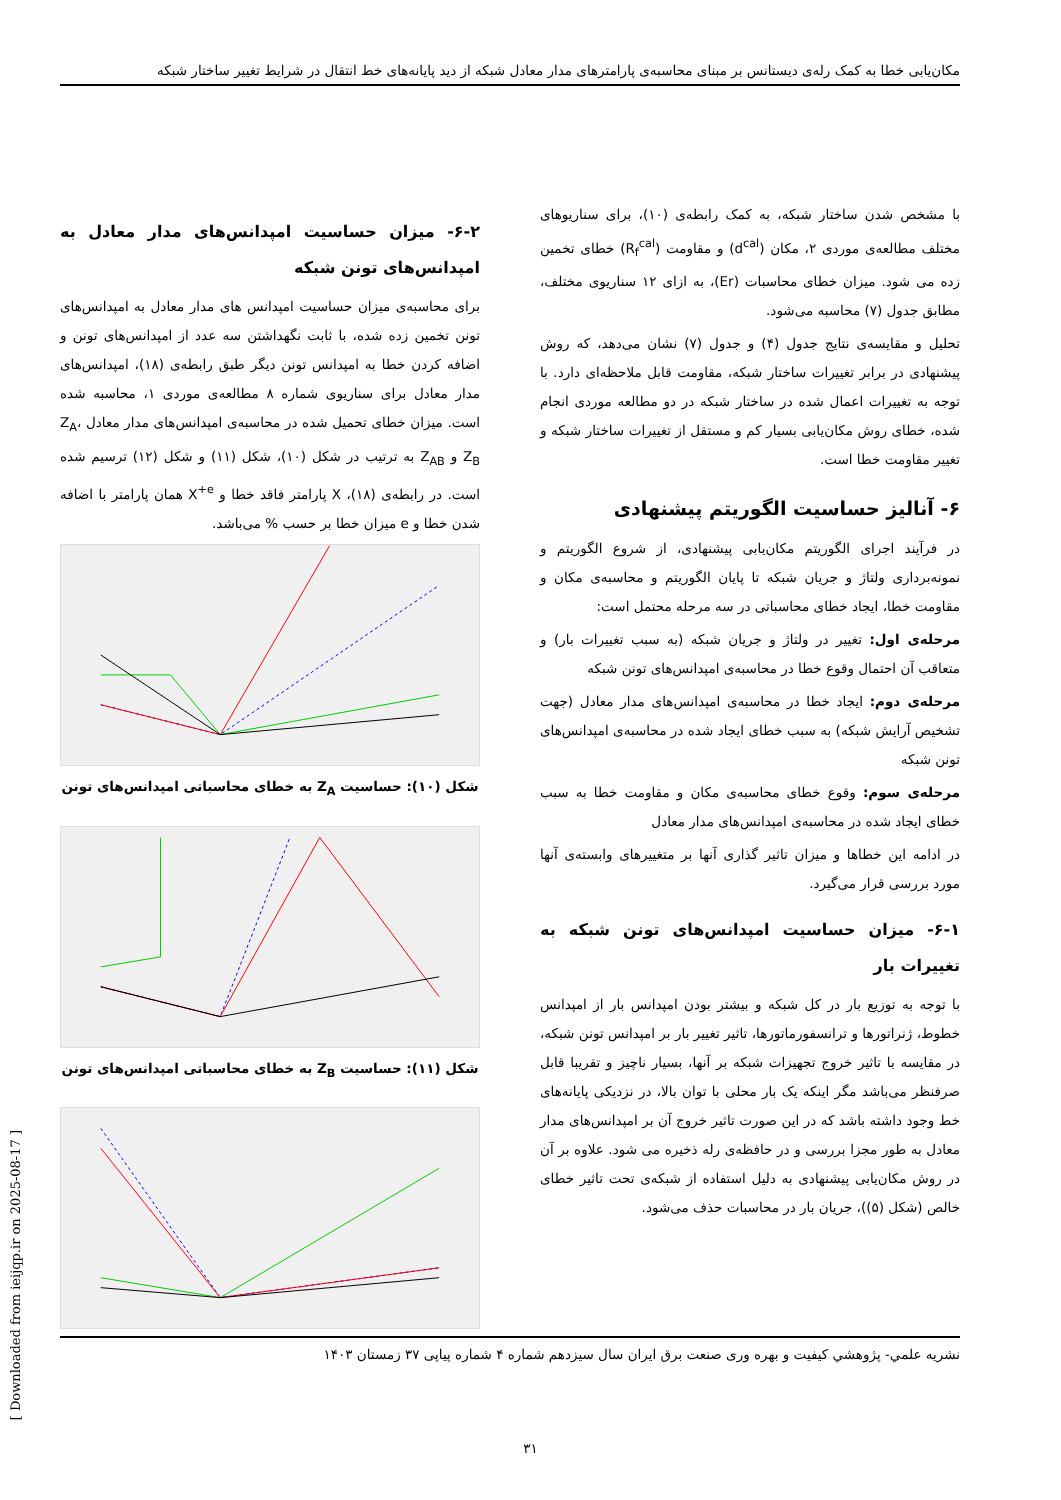مکان‌یابی خطا به کمک رله‌ی دیستانس بر مبنای محاسبه‌ی پارامترهای مدار معادل شبکه از دید پایانه‌های خط انتقال در شرایط تغییر ساختار شبکه
با مشخص شدن ساختار شبکه، به کمک رابطه‌ی (۱۰)، برای سناریوهای مختلف مطالعه‌ی موردی ۲، مکان (d<sup>cal</sup>) و مقاومت (R<sub>f</sub><sup>cal</sup>) خطای تخمین زده می شود. میزان خطای محاسبات (Er)، به ازای ۱۲ سناریوی مختلف، مطابق جدول (۷) محاسبه می‌شود.
تحلیل و مقایسه‌ی نتایج جدول (۴) و جدول (۷) نشان می‌دهد، که روش پیشنهادی در برابر تغییرات ساختار شبکه، مقاومت قابل ملاحظه‌ای دارد. با توجه به تغییرات اعمال شده در ساختار شبکه در دو مطالعه موردی انجام شده، خطای روش مکان‌یابی بسیار کم و مستقل از تغییرات ساختار شبکه و تغییر مقاومت خطا است.
۶- آنالیز حساسیت الگوریتم پیشنهادی
در فرآیند اجرای الگوریتم مکان‌یابی پیشنهادی، از شروع الگوریتم و نمونه‌برداری ولتاژ و جریان شبکه تا پایان الگوریتم و محاسبه‌ی مکان و مقاومت خطا، ایجاد خطای محاسباتی در سه مرحله محتمل است:
مرحله‌ی اول: تغییر در ولتاژ و جریان شبکه (به سبب تغییرات بار) و متعاقب آن احتمال وقوع خطا در محاسبه‌ی امپدانس‌های تونن شبکه
مرحله‌ی دوم: ایجاد خطا در محاسبه‌ی امپدانس‌های مدار معادل (جهت تشخیص آرایش شبکه) به سبب خطای ایجاد شده در محاسبه‌ی امپدانس‌های تونن شبکه
مرحله‌ی سوم: وقوع خطای محاسبه‌ی مکان و مقاومت خطا به سبب خطای ایجاد شده در محاسبه‌ی امپدانس‌های مدار معادل
در ادامه این خطاها و میزان تاثیر گذاری آنها بر متغییرهای وابسته‌ی آنها مورد بررسی قرار می‌گیرد.
۶-۱- میزان حساسیت امپدانس‌های تونن شبکه به تغییرات بار
با توجه به توزیع بار در کل شبکه و بیشتر بودن امپدانس بار از امپدانس خطوط، ژنراتورها و ترانسفورماتورها، تاثیر تغییر بار بر امپدانس تونن شبکه، در مقایسه با تاثیر خروج تجهیزات شبکه بر آنها، بسیار ناچیز و تقریبا قابل صرفنظر می‌باشد مگر اینکه یک بار محلی با توان بالا، در نزدیکی پایانه‌های خط وجود داشته باشد که در این صورت تاثیر خروج آن بر امپدانس‌های مدار معادل به طور مجزا بررسی و در حافظه‌ی رله ذخیره می شود. علاوه بر آن در روش مکان‌یابی پیشنهادی به دلیل استفاده از شبکه‌ی تحت تاثیر خطای خالص (شکل (۵))، جریان بار در محاسبات حذف می‌شود.
۶-۲- میزان حساسیت امپدانس‌های مدار معادل به امپدانس‌های تونن شبکه
برای محاسبه‌ی میزان حساسیت امپدانس های مدار معادل به امپدانس‌های تونن تخمین زده شده، با ثابت نگهداشتن سه عدد از امپدانس‌های تونن و اضافه کردن خطا به امپدانس تونن دیگر طبق رابطه‌ی (۱۸)، امپدانس‌های مدار معادل برای سناریوی شماره ۸ مطالعه‌ی موردی ۱، محاسبه شده است. میزان خطای تحمیل شده در محاسبه‌ی امپدانس‌های مدار معادل Z<sub>A</sub>، Z<sub>B</sub> و Z<sub>AB</sub> به ترتیب در شکل (۱۰)، شکل (۱۱) و شکل (۱۲) ترسیم شده است. در رابطه‌ی (۱۸)، X پارامتر فاقد خطا و X<sup>+e</sup> همان پارامتر با اضافه شدن خطا و e میزان خطا بر حسب % می‌باشد.
شکل (۱۰): حساسیت Z<sub>A</sub> به خطای محاسباتی امپدانس‌های تونن
شکل (۱۱): حساسیت Z<sub>B</sub> به خطای محاسباتی امپدانس‌های تونن
نشریه علمي- پژوهشي كيفيت و بهره وری صنعت برق ايران سال سیزدهم شماره ۴ شماره پیاپی ۳۷ زمستان ۱۴۰۳
۳۱
[ Downloaded from ieijqp.ir on 2025-08-17 ]